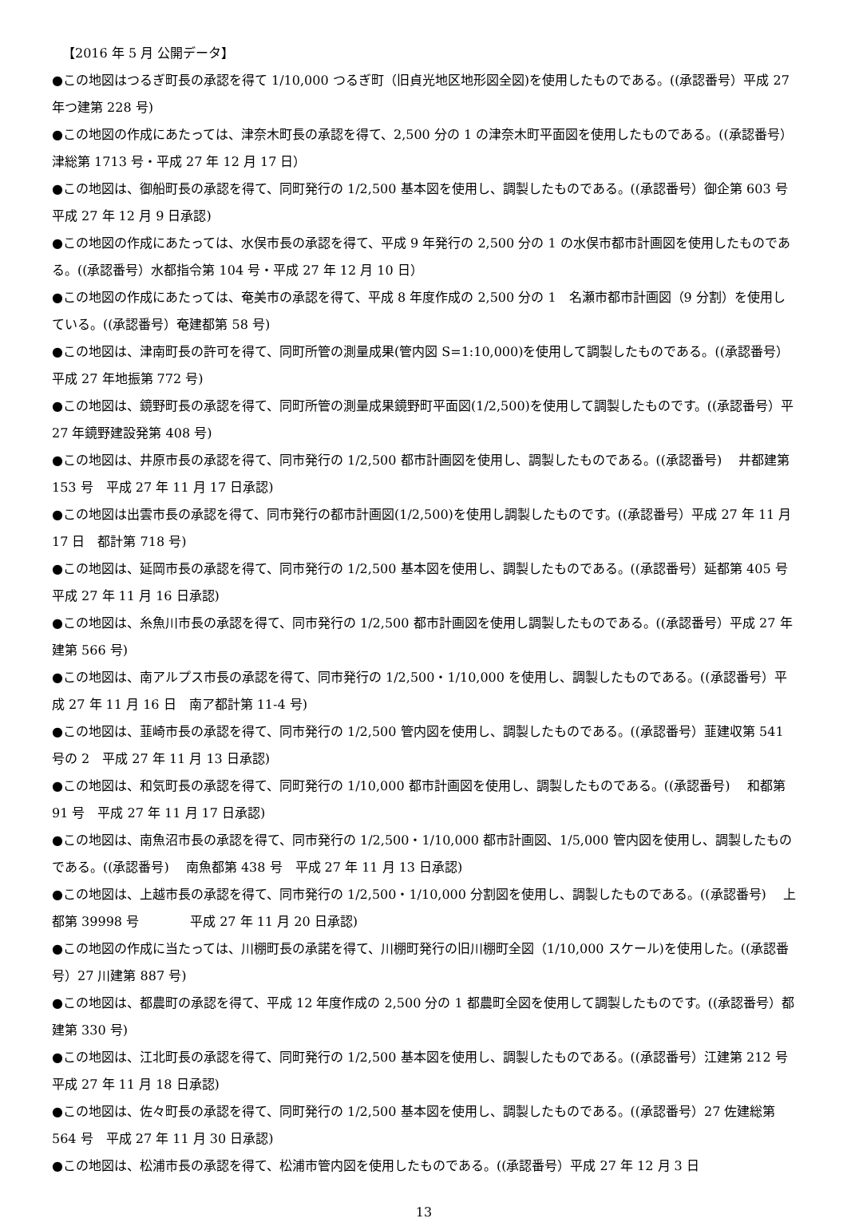【2016 年 5 月 公開データ】
●この地図はつるぎ町長の承認を得て 1/10,000 つるぎ町（旧貞光地区地形図全図)を使用したものである。((承認番号）平成 27 年つ建第 228 号)
●この地図の作成にあたっては、津奈木町長の承認を得て、2,500 分の 1 の津奈木町平面図を使用したものである。((承認番号）津総第 1713 号・平成 27 年 12 月 17 日）
●この地図は、御船町長の承認を得て、同町発行の 1/2,500 基本図を使用し、調製したものである。((承認番号）御企第 603 号　平成 27 年 12 月 9 日承認)
●この地図の作成にあたっては、水俣市長の承認を得て、平成 9 年発行の 2,500 分の 1 の水俣市都市計画図を使用したものである。((承認番号）水都指令第 104 号・平成 27 年 12 月 10 日）
●この地図の作成にあたっては、奄美市の承認を得て、平成 8 年度作成の 2,500 分の 1　名瀬市都市計画図（9 分割）を使用している。((承認番号）奄建都第 58 号)
●この地図は、津南町長の許可を得て、同町所管の測量成果(管内図 S=1:10,000)を使用して調製したものである。((承認番号）平成 27 年地振第 772 号)
●この地図は、鏡野町長の承認を得て、同町所管の測量成果鏡野町平面図(1/2,500)を使用して調製したものです。((承認番号）平 27 年鏡野建設発第 408 号)
●この地図は、井原市長の承認を得て、同市発行の 1/2,500 都市計画図を使用し、調製したものである。((承認番号)　 井都建第 153 号　平成 27 年 11 月 17 日承認)
●この地図は出雲市長の承認を得て、同市発行の都市計画図(1/2,500)を使用し調製したものです。((承認番号）平成 27 年 11 月 17 日　都計第 718 号)
●この地図は、延岡市長の承認を得て、同市発行の 1/2,500 基本図を使用し、調製したものである。((承認番号）延都第 405 号　平成 27 年 11 月 16 日承認)
●この地図は、糸魚川市長の承認を得て、同市発行の 1/2,500 都市計画図を使用し調製したものである。((承認番号）平成 27 年　建第 566 号)
●この地図は、南アルプス市長の承認を得て、同市発行の 1/2,500・1/10,000 を使用し、調製したものである。((承認番号）平成 27 年 11 月 16 日　南ア都計第 11-4 号)
●この地図は、韮崎市長の承認を得て、同市発行の 1/2,500 管内図を使用し、調製したものである。((承認番号）韮建収第 541 号の 2　平成 27 年 11 月 13 日承認)
●この地図は、和気町長の承認を得て、同町発行の 1/10,000 都市計画図を使用し、調製したものである。((承認番号)　 和都第 91 号　平成 27 年 11 月 17 日承認)
●この地図は、南魚沼市長の承認を得て、同市発行の 1/2,500・1/10,000 都市計画図、1/5,000 管内図を使用し、調製したものである。((承認番号)　 南魚都第 438 号　平成 27 年 11 月 13 日承認)
●この地図は、上越市長の承認を得て、同市発行の 1/2,500・1/10,000 分割図を使用し、調製したものである。((承認番号)　 上都第 39998 号　　　　平成 27 年 11 月 20 日承認)
●この地図の作成に当たっては、川棚町長の承諾を得て、川棚町発行の旧川棚町全図（1/10,000 スケール)を使用した。((承認番号）27 川建第 887 号)
●この地図は、都農町の承認を得て、平成 12 年度作成の 2,500 分の 1 都農町全図を使用して調製したものです。((承認番号）都建第 330 号)
●この地図は、江北町長の承認を得て、同町発行の 1/2,500 基本図を使用し、調製したものである。((承認番号）江建第 212 号　平成 27 年 11 月 18 日承認)
●この地図は、佐々町長の承認を得て、同町発行の 1/2,500 基本図を使用し、調製したものである。((承認番号）27 佐建総第 564 号　平成 27 年 11 月 30 日承認)
●この地図は、松浦市長の承認を得て、松浦市管内図を使用したものである。((承認番号）平成 27 年 12 月 3 日
13